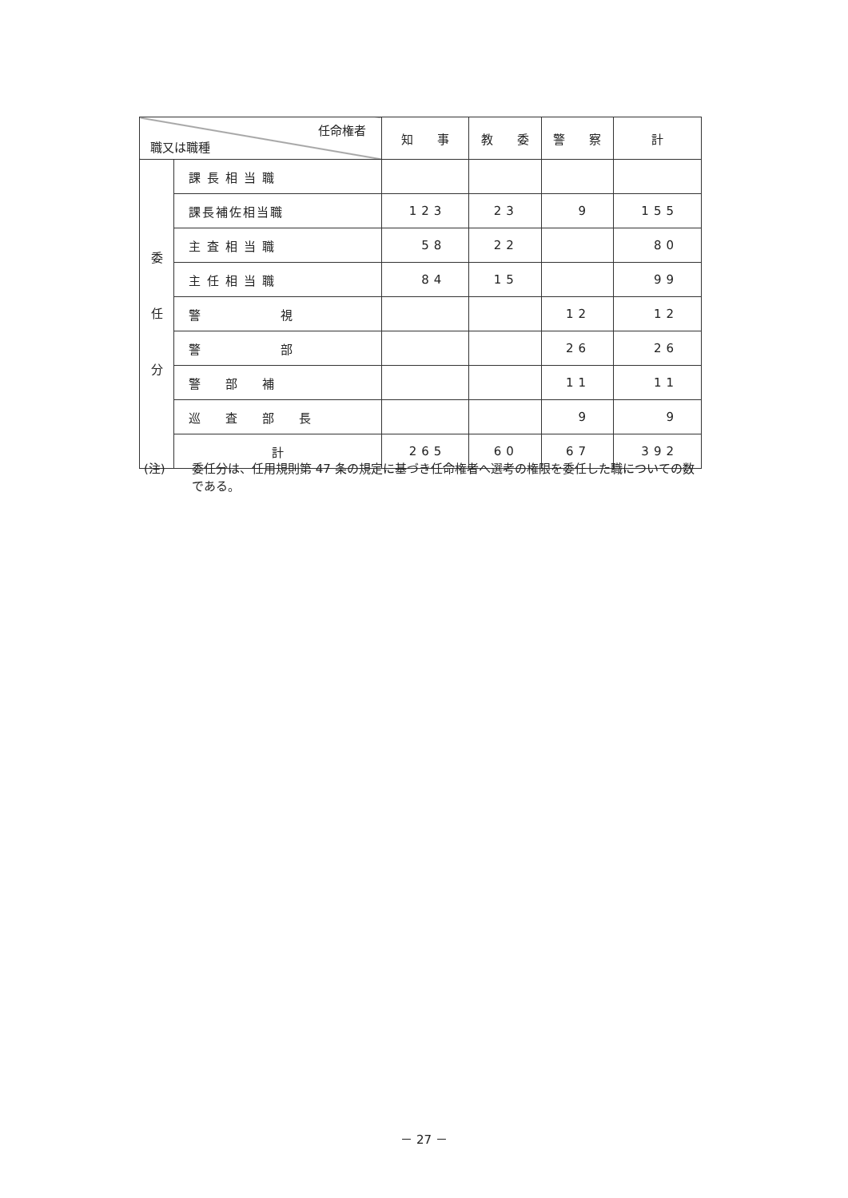| 任命権者 職又は職種 | | 知 事 | 教 委 | 警 察 | 計 |
| --- | --- | --- | --- | --- | --- |
| 委 任 分 | 課長相当職 | | | | |
| | 課長補佐相当職 | 123 | 23 | 9 | 155 |
| | 主査相当職 | 58 | 22 | | 80 |
| | 主任相当職 | 84 | 15 | | 99 |
| | 警 視 | | | 12 | 12 |
| | 警 部 | | | 26 | 26 |
| | 警 部 補 | | | 11 | 11 |
| | 巡 査 部 長 | | | 9 | 9 |
| | 計 | 265 | 60 | 67 | 392 |
(注) 委任分は、任用規則第 47 条の規定に基づき任命権者へ選考の権限を委任した職についての数である。
－ 27 －